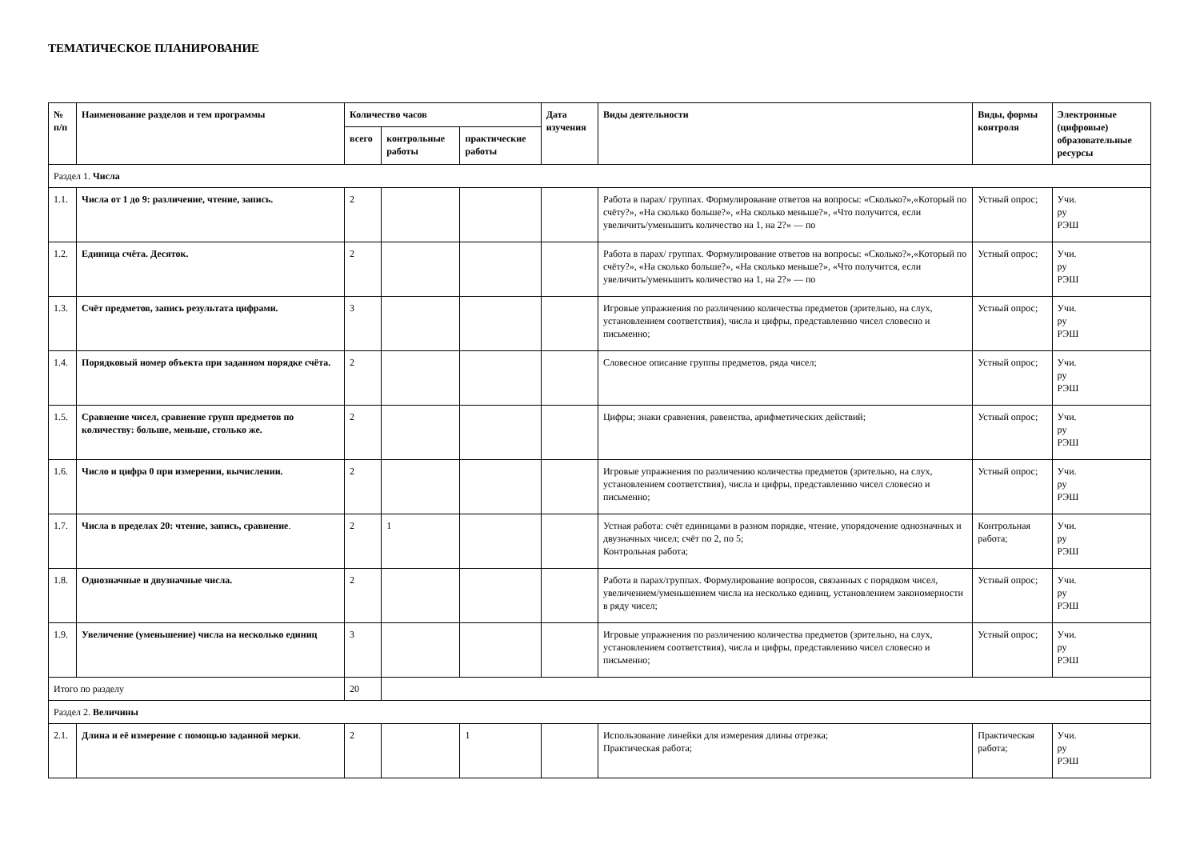ТЕМАТИЧЕСКОЕ ПЛАНИРОВАНИЕ
| № п/п | Наименование разделов и тем программы | Количество часов | | | Дата изучения | Виды деятельности | Виды, формы контроля | Электронные (цифровые) образовательные ресурсы |
| --- | --- | --- | --- | --- | --- | --- | --- | --- |
| | | всего | контрольные работы | практические работы | | | | |
| Раздел 1. Числа | | | | | | | | |
| 1.1. | Числа от 1 до 9: различение, чтение, запись. | 2 | | | | Работа в парах/ группах. Формулирование ответов на вопросы: «Сколько?»,«Который по счёту?», «На сколько больше?», «На сколько меньше?», «Что получится, если увеличить/уменьшить количество на 1, на 2?» — по | Устный опрос; | Учи. ру РЭШ |
| 1.2. | Единица счёта. Десяток. | 2 | | | | Работа в парах/ группах. Формулирование ответов на вопросы: «Сколько?»,«Который по счёту?», «На сколько больше?», «На сколько меньше?», «Что получится, если увеличить/уменьшить количество на 1, на 2?» — по | Устный опрос; | Учи. ру РЭШ |
| 1.3. | Счёт предметов, запись результата цифрами. | 3 | | | | Игровые упражнения по различению количества предметов (зрительно, на слух, установлением соответствия), числа и цифры, представлению чисел словесно и письменно; | Устный опрос; | Учи. ру РЭШ |
| 1.4. | Порядковый номер объекта при заданном порядке счёта. | 2 | | | | Словесное описание группы предметов, ряда чисел; | Устный опрос; | Учи. ру РЭШ |
| 1.5. | Сравнение чисел, сравнение групп предметов по количеству: больше, меньше, столько же. | 2 | | | | Цифры; знаки сравнения, равенства, арифметических действий; | Устный опрос; | Учи. ру РЭШ |
| 1.6. | Число и цифра 0 при измерении, вычислении. | 2 | | | | Игровые упражнения по различению количества предметов (зрительно, на слух, установлением соответствия), числа и цифры, представлению чисел словесно и письменно; | Устный опрос; | Учи. ру РЭШ |
| 1.7. | Числа в пределах 20: чтение, запись, сравнение . | 2 | 1 | | | Устная работа: счёт единицами в разном порядке, чтение, упорядочение однозначных и двузначных чисел; счёт по 2, по 5; Контрольная работа; | Контрольная работа; | Учи. ру РЭШ |
| 1.8. | Однозначные и двузначные числа. | 2 | | | | Работа в парах/группах. Формулирование вопросов, связанных с порядком чисел, увеличением/уменьшением числа на несколько единиц, установлением закономерности в ряду чисел; | Устный опрос; | Учи. ру РЭШ |
| 1.9. | Увеличение (уменьшение) числа на несколько единиц | 3 | | | | Игровые упражнения по различению количества предметов (зрительно, на слух, установлением соответствия), числа и цифры, представлению чисел словесно и письменно; | Устный опрос; | Учи. ру РЭШ |
| Итого по разделу | | 20 | | | | | | |
| Раздел 2. Величины | | | | | | | | |
| 2.1. | Длина и её измерение с помощью заданной мерки . | 2 | | 1 | | Использование линейки для измерения длины отрезка; Практическая работа; | Практическая работа; | Учи. ру РЭШ |